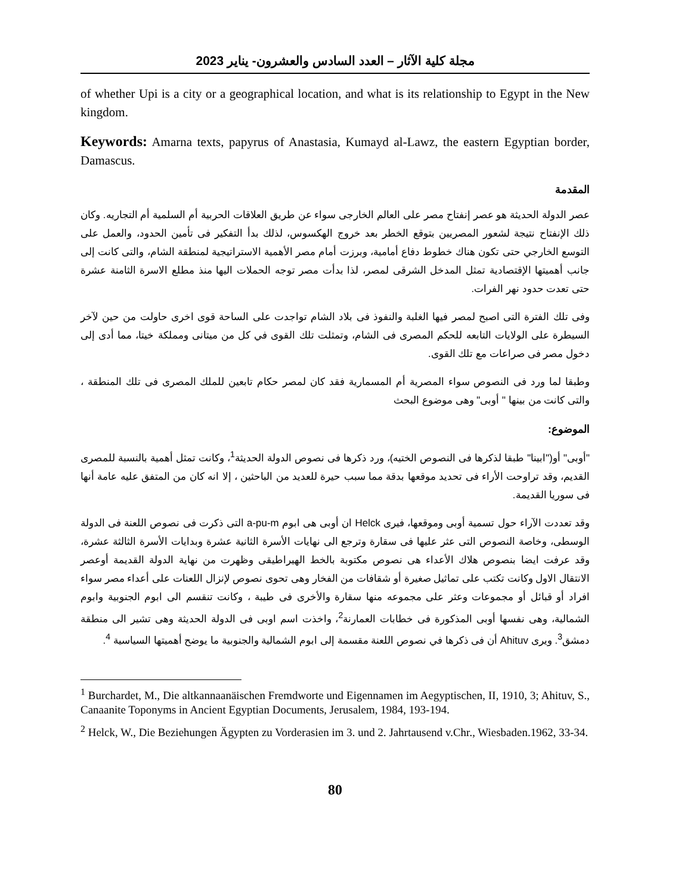مجلة كلية الآثار – العدد السادس والعشرون- يناير 2023
of whether Upi is a city or a geographical location, and what is its relationship to Egypt in the New kingdom.
Keywords: Amarna texts, papyrus of Anastasia, Kumayd al-Lawz, the eastern Egyptian border, Damascus.
المقدمة
عصر الدولة الحديثة هو عصر إنفتاح مصر على العالم الخارجى سواء عن طريق العلاقات الحربية أم السلمية أم التجاريه. وكان ذلك الإنفتاح نتيجة لشعور المصريين بتوقع الخطر بعد خروج الهكسوس، لذلك بدأ التفكير فى تأمين الحدود، والعمل على التوسع الخارجي حتى تكون هناك خطوط دفاع أمامية، وبرزت أمام مصر الأهمية الاستراتيجية لمنطقة الشام، والتى كانت إلى جانب أهميتها الإقتصادية تمثل المدخل الشرقى لمصر، لذا بدأت مصر توجه الحملات اليها منذ مطلع الاسرة الثامنة عشرة حتى تعدت حدود نهر الفرات.
وفى تلك الفترة التى اصبح لمصر فيها الغلبة والنفوذ فى بلاد الشام تواجدت على الساحة قوى اخرى حاولت من حين لآخر السيطرة على الولايات التابعه للحكم المصرى فى الشام، وتمثلت تلك القوى في كل من ميتانى ومملكة خيتا، مما أدى إلى دخول مصر فى صراعات مع تلك القوى.
وطبقا لما ورد فى النصوص سواء المصرية أم المسمارية فقد كان لمصر حكام تابعين للملك المصرى فى تلك المنطقة ، والتى كانت من بينها " أوبى" وهى موضوع البحث
الموضوع:
"أوبى" أو("ابينا" طبقا لذكرها فى النصوص الختيه)، ورد ذكرها فى نصوص الدولة الحديثة<sup>1</sup>، وكانت تمثل أهمية بالنسبة للمصرى القديم، وقد تراوحت الأراء فى تحديد موقعها بدقة مما سبب حيرة للعديد من الباحثين ، إلا انه كان من المتفق عليه عامة أنها فى سوريا القديمة.
وقد تعددت الآراء حول تسمية أوبى وموقعها، فيرى Helck ان أوبى هى ابوم a-pu-m التى ذكرت فى نصوص اللعنة فى الدولة الوسطى، وخاصة النصوص التى عثر عليها فى سقارة وترجع الى نهايات الأسرة الثانية عشرة وبدايات الأسرة الثالثة عشرة، وقد عرفت ايضا بنصوص هلاك الأعداء هى نصوص مكتوبة بالخط الهيراطيقى وظهرت من نهاية الدولة القديمة أوعصر الانتقال الاول وكانت تكتب على تماثيل صغيرة أو شقافات من الفخار وهى تحوى نصوص لإنزال اللعنات على أعداء مصر سواء افراد أو قبائل أو مجموعات وعثر على مجموعه منها سقارة والأخرى فى طيبة ، وكانت تنقسم الى ابوم الجنوبية وابوم الشمالية، وهى نفسها أوبى المذكورة فى خطابات العمارنة<sup>2</sup>، واخذت اسم اوبى فى الدولة الحديثة وهى تشير الى منطقة دمشق<sup>3</sup>. ويرى Ahituv أن فى ذكرها في نصوص اللعنة مقسمة إلى ابوم الشمالية والجنوبية ما يوضح أهميتها السياسية <sup>4</sup>.
<sup>1</sup> Burchardet, M., Die altkannaanäischen Fremdworte und Eigennamen im Aegyptischen, II, 1910, 3; Ahituv, S., Canaanite Toponyms in Ancient Egyptian Documents, Jerusalem, 1984, 193-194.
<sup>2</sup> Helck, W., Die Beziehungen Ägypten zu Vorderasien im 3. und 2. Jahrtausend v.Chr., Wiesbaden.1962, 33-34.
80